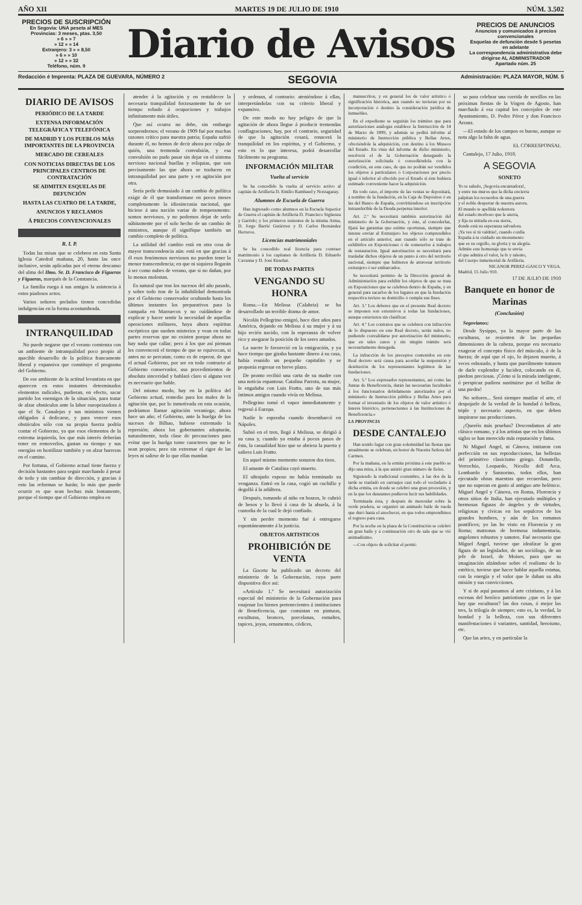AÑO XII MARTES 19 DE JULIO DE 1910 NÚM. 3.502
PRECIOS DE SUSCRIPCIÓN
En Segovia: UNA peseta al MES
Provincias: 3 meses, ptas. 3,50
» 6 » » 7
» 12 » » 14
Extranjero: 3 » » 8,50
» 6 » » 10
» 12 » » 32
Teléfono, núm. 9
Diario de Avisos
PRECIOS DE ANUNCIOS
Anuncios y comunicados á precios convencionales
Esquelas de defunción desde 5 pesetas en adelante
La correspondencia administrativa debe dirigirse AL ADMINISTRADOR
Apartado núm. 25
Redacción é Imprenta: PLAZA DE GUEVARA, NÚMERO 2 SEGOVIA Administración: PLAZA MAYOR, NÚM. 5
DIARIO DE AVISOS
PERIÓDICO DE LA TARDE
EXTENSA INFORMACIÓN TELEGRÁFICA Y TELEFÓNICA
DE MADRID Y LOS PUEBLOS MÁS IMPORTANTES DE LA PROVINCIA
MERCADO DE CEREALES
CON NOTICIAS DIRECTAS DE LOS PRINCIPALES CENTROS DE CONTRATACIÓN
SE ADMITEN ESQUELAS DE DEFUNCIÓN
HASTA LAS CUATRO DE LA TARDE,
ANUNCIOS Y RECLAMOS
Á PRECIOS CONVENCIONALES
R. I. P.
Todas las misas que se celebren en esta Santa Iglesia Catedral mañana, 20, hasta las once inclusive, serán aplicadas por el eterno descanso del alma del Ilmo. Sr. D. Francisco de Figueras y Figueras, marqués de la Constancia.
La familia ruega á sus amigos la asistencia á estos piadosos actos.
Varios señores prelados tienen concedidas indulgencias en la forma acostumbrada.
INTRANQUILIDAD
No puede negarse que el verano comienza con un ambiente de intranquilidad poco propio al apacible desarrollo de la política francamente liberal y expansiva que constituye el programa del Gobierno.
De ese ambiente de la actitud levantista en que aparecen en estos instantes determinados elementos radicales, pudieran, en efecto, sacar partido los enemigos de la situación, para tratar de alzar obstáculos ante la labor europeizadora á que el Sr. Canalejas y sus ministros vienen obligados á dedicarse, y para vencer esos obstáculos sólo con su propia fuerza podría contar el Gobierno, ya que esos elementos de la extrema izquierda, los que más interés deberían tener en removerlos, gastan su tiempo y sus energías en hostilizar también y en alzar barreras en el camino.
Por fortuna, el Gobierno actual tiene fuerza y decisión bastantes para seguir marchando á pesar de todo y sin cambiar de dirección, y gracias á esto las reformas se harán; lo más que puede ocurrir es que sean hechas más lentamente, porque el tiempo que el Gobierno emplea en
atender á la agitación y en restablecer la necesaria tranquilidad forzosamente ha de ser tiempo robado á ocupaciones y trabajos infinitamente más útiles.
Que así ocurra no debe, sin embargo sorprendernos: el verano de 1909 fué por muchas razones crítico para nuestra patria; España sufrió durante él, no hemos de decir ahora por culpa de quién, una tremenda convulsión, y esa convulsión no pudo pasar sin dejar en el sistema nervioso nacional huellas y reliquias, que son precisamente las que ahora se traducen en intranquilidad por una parte y en agitación por otra.
Sería pedir demasiado á un cambio de política exigir de él que transformase en pocos meses completamente la idiosincrasia nacional, que hiciese á una nación variar de temperamento: somos nerviosos, y no podemos dejar de serlo súbitamente por el solo hecho de un cambio de ministros, aunque él signifique también un cambio completo de política.
La utilidad del cambio está en otra cosa de mayor transcendencia aún: está en que gracias á él esos fenómenos nerviosos no pueden tener la menor transcendencia; en que ni siquiera llegarán á ser como nubes de verano, que si no dañan, por lo menos molestan.
Es natural que tras los sucesos del año pasado, y sobre todo tras de la inhabilidad demostrada por el Gobierno conservador ocultando hasta los últimos instantes los preparativos para la campaña en Marruecos y no cuidándose de explicar y hacer sentir la necesidad de aquellas operaciones militares, haya ahora espíritus escépticos que sueñen misterios y vean en todas partes reservas que no existen porque ahora no hay nada que callar; pero á los que así piensan les convencerá el tiempo de que se equivocan, si antes no se percatan; como es de esperar, de que el actual Gobierno, por ser en todo contrario al Gobierno conservador, usa procedimientos de absoluta sinceridad y hablará claro si alguna vez es necesario que hable.
Del mismo modo, hay en la política del Gobierno actual, remedio para los males de la agitación que, por lo inmotivada en esta ocasión, podríamos llamar agitación veraniega; ahora hace un año; el Gobierno, ante la huelga de los sucesos de Bilbao, hubiese extremado la represión; ahora los gobernantes adoptarán, naturalmente, toda clase de precauciones para evitar que la huelga tome caracteres que no le sean propios; pero sin extremar el rigor de las leyes ni salirse de lo que ellas mandan
y ordenan, al contrario: ateniéndose á ellas, interpretándolas con su criterio liberal y expansivo.
De este modo no hay peligro de que la agitación de ahora llegue á producir tremendas conflagraciones; hay, por el contrario, seguridad de que la agitación cesará, renacerá la tranquilidad en los espíritus, y el Gobierno, y esto es lo que interesa, podrá desarrollar fácilmente su programa.
INFORMACIÓN MILITAR
Vuelta al servicio
Se ha concedido la vuelta al servicio activo al capitán de Artillería D. Emilio Rambaud y Norzagaray.
Alumnos de Escuela de Guerra
Han ingresado como alumnos en la Escuela Superior de Guerra el capitán de Artillería D. Francisco Sigüenza y Garrido; y los primeros tenientes de la misma Arma, D. Jorge Barrié Gutiérrez y D. Carlos Hernández Herreros.
Licencias matrimoniales
Se ha concedido real licencia para contraer matrimonio á los capitanes de Artillería D. Eduardo Cavanna y D. José Enseñat.
DE TODAS PARTES
VENGANDO SU HONRA
Roma.—En Melissa (Calabria) se ha desarrollado un terrible drama de amor.
Nicolás Pellegrino emigró, hace diez años para América, dejando en Melissa á su mujer y á su hijo recién nacido, con la esperanza de volver rico y asegurar la posición de los seres amados.
La suerte le favoreció en la emigración, y ya hace tiempo que giraba bastante dinero á su casa, había reunido un pequeño capitalito y se proponía regresar en breve plazo.
De pronto recibió una carta de su madre con una noticia espantosa: Catalina Parrota, su mujer, le engañaba con Luis Fratto, uno de sus más íntimos amigos cuando vivía en Melissa.
Pellegrino tomó el vapor inmediatamente y regresó á Europa.
Nadie le esperaba cuando desembarcó en Nápoles.
Subió en el tren, llegó á Melissa, se dirigió á su casa y, cuando ya estaba á pocos pasos de ésta, la casualidad hizo que se abriera la puerta y saliera Luis Fratto.
En aquel mismo momento sonaron dos tiros.
El amante de Catalina cayó muerto.
El ultrajado esposo no había terminado su venganza. Entró en la casa, cogió un cuchillo y degolló á la adúltera.
Después, tomando al niño en brazos, le cubrió de besos y lo llevó á casa de la abuela, á la custodia de la cual le dejó confiado.
Y sin perder momento fué á entregarse espontáneamente á la justicia.
OBJETOS ARTISTICOS
PROHIBICIÓN DE VENTA
La Gaceta ha publicado un decreto del ministerio de la Gobernación, cuya parte dispositiva dice así:
«Artículo 1.º Se necesitará autorización especial del ministerio de la Gobernación para enajenar los bienes pertenecientes á instituciones de Beneficencia, que consistan en pinturas, esculturas, bronces, porcelanas, esmaltes, tapices, joyas, ornamentos, códices,
manuscritos, y en general los de valor artístico ó significación histórica, aun cuando no tuvieran por su incorporación ó destino la consideración jurídica de inmuebles.
En el expediente se seguirán los trámites que para autorizaciones análogas establece la Instrucción de 14 de Marzo de 1899, y además se pedirá informe al ministerio de Instrucción pública y Bellas Artes, ofreciéndole la adquisición, con destino á los Museos del Estado. En vista del informe de dicho ministerio, resolverá el de la Gobernación denegando la autorización solicitada ó concediéndola con la condición, en este caso, de que no podrán ser vendidos los objetos á particulares ó Corporaciones por precio igual ó inferior al ofrecido por el Estado si éste hubiera estimado conveniente hacer la adquisición.
En todo caso, el importe de las ventas se depositará, á nombre de la fundación, en la Caja de Depósitos ó en las del Banco de España, convirtiéndose en inscripción intransferible de la Deuda perpetua interior.
Art. 2.º Se necesitará también autorización del ministerio de la Gobernación, y éste, al concederlas, fijará las garantías que estime oportunas, siempre que intente enviar al Extranjero los objetos comprendidos en el artículo anterior, aun cuando sólo se trate de exhibirlos en Exposiciones ó de someterlos á trabajos de restauración. Igual autorización se necesitará para trasladar dichos objetos de un punto á otro del territorio nacional, siempre que hubieren de atravesar territorio extranjero ó ser embarcados.
Se necesitará permiso de la Dirección general de Administración para exhibir los objetos de que se trata en Exposiciones que se celebren dentro de España, y en general para sacarlos de los lugares en que la fundación respectiva tuviere su domicilio ó cumpla sus fines.
Art. 3.º Los deberes que en el presente Real decreto se imponen son extensivos á todas las fundaciones, aunque estuvieren sin clasificar.
Art. 4.º Los contratos que se celebren con infracción de lo dispuesto en este Real decreto, serán nulos, no pudiendo convalidarse por autorización del ministerio, que en tales casos y sin ningún trámite será necesariamente denegada.
La infracción de los preceptos contenidos en este Real decreto será causa para acordar la suspensión y destitución de los representantes legítimos de las fundaciones.
Art. 5.º Los expresados representantes, así como las Juntas de Beneficencia, darán las necesarias facultades á los funcionarios debidamente autorizados por el ministerio de Instrucción pública y Bellas Artes para formar el inventario de los objetos de valor artístico ó interés histórico, pertenecientes á las Instituciones de Beneficencia.»
LA PROVINCIA
DESDE CANTALEJO
Han tenido lugar con gran solemnidad las fiestas que anualmente se celebran, en honor de Nuestra Señora del Carmen.
Por la mañana, en la ermita próxima á este pueblo se dijo una misa, á la que asistió gran número de fieles.
Siguiendo la tradicional costumbre, á las dos de la tarde se trasladó en carruajes casi todo el vecindario á dicha ermita, en donde se celebró una gran procesión, y en la que los danzantes pudieron lucir sus habilidades.
Terminada ésta, y después de merendar sobre la verde pradera, se organizó un animado baile de rueda que duró hasta el anochecer, en que todos emprendimos el regreso para casa.
Por la noche en la plaza de la Constitución se celebró un gran baile y á continuación otro de sala que se vió animadísimo.
—Con objeto de solicitar el permi-
so para celebrar una corrida de novillos en las próximas fiestas de la Virgen de Agosto, han marchado á esa capital los concejales de este Ayuntamiento, D. Pedro Pérez y don Francisco Arranz.
—El estado de los campos es bueno, aunque se nota algo la falta de agua.
EL CORRESPONSAL
Cantalejo, 17 Julio, 1910.
A SEGOVIA
SONETO
Yo te saludo, ¡Segovia encantadora!,
y entre tus muros que la dicha encierra
palpitan los recuerdos de una guerra
y el noble despertar de nuestra aurora.
El mundo te apellida redentora
del estado morboso que le aterra,
y fija su mirada en esa sierra,
donde está su esperanza salvadora.
¡Ya ves si tú valdrás!, cuando confía
España á tu cuidado un monumento
que es su orgullo, su gloria y su alegría.
Admite este homenaje que te envía
el que admira el valor, la fe y talento,
del Cuerpo inmemorial de Artillería.
NICANOR PEREZ-GASCO Y VEGA.
Madrid, 15 Julio 910.
17 DE JULIO DE 1910
Banquete en honor de Marinas
(Conclusión)
Segovianos:
Desde Sysippo, ya la mayor parte de las esculturas, se resienten de las pequeñas dimensiones de la cabeza, porque era necesario exagerar el concepto físico del músculo, ó de la fuerza; de aquí que el ojo, lo dejasen muerto, á veces esbozado, y hasta que puerilmente tratasen de darle explendor y lucidez, colocando en él, piedras preciosas. ¡Cómo si la mirada inteligente, ó perspicaz pudiera sustituirse por el brillar de una piedra!
No señores... Será siempre mutilar el arte, el despojarle de la verdad de la bondad ó belleza, triple y necesario aspecto, en que deben inspirarse sus producciones.
¿Queréis más pruebas? Descendamos al arte clásico romano, y á los artistas que en los últimos siglos se han merecido más reputación y fama.
Ni Miguel Angel, ni Cánova, imitaron con perfección en sus reproducciones, las bellezas del primitivo clasicismo griego. Donatello, Verrochío, Leopardo, Nicollo dell Arca, Lombardo y Sanzorino, todos ellos, han ejecutado obras maestras que recuerdan, pero que no superan en gusto al antiguo arte helénico. Miguel Angel y Cánova, en Roma, Florencia y otros sitios de Italia, han ejecutado múltiples y hermosas figuras de ángeles y de virtudes, religiosas y cívicas en los sepulcros de los grandes hombres, y aún de los romanos pontífices; yo las he visto en Florencia y en Roma; matronas de hermosa indumentaria, angelones robustos y sanotes. Fué necesario que Miguel Angel, tuviese que idealizar la gran figura de un legislador, de un sociólogo, de un jefe de Israel, de Moises, para que su imaginación alzándose sobre el realismo de lo estético, tuviese que hacer hablar aquella estatua, con la energía y el valor que le daban su alta misión y sus convicciones.
Y si de aquí pasamos al arte cristiano, y á las escenas del heróico patriotismo ¿que es lo que hay que esculturar? las dos cosas, ó mejor las tres, la trilogía de siempre; esto es, la verdad, la bondad y la belleza, con sus diferentes manifestaciones ó variantes, santidad, heroismo, etc.
Que las artes, y en particular la